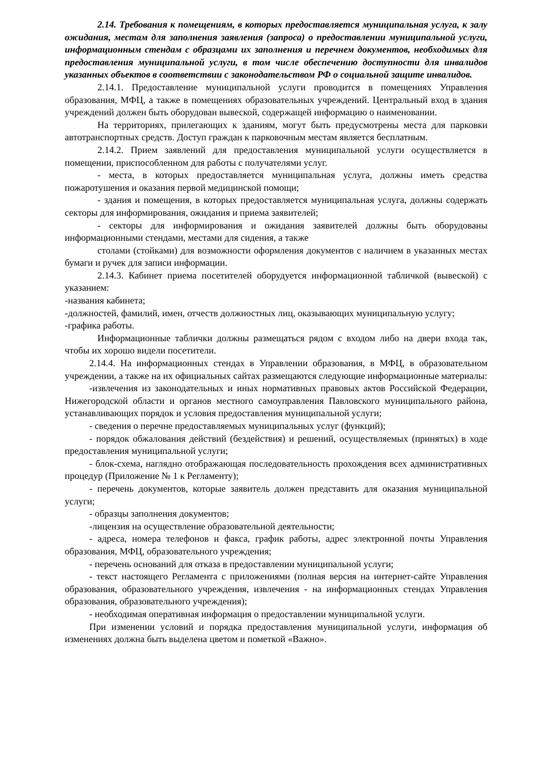2.14. Требования к помещениям, в которых предоставляется муниципальная услуга, к залу ожидания, местам для заполнения заявления (запроса) о предоставлении муниципальной услуги, информационным стендам с образцами их заполнения и перечнем документов, необходимых для предоставления муниципальной услуги, в том числе обеспечению доступности для инвалидов указанных объектов в соответствии с законодательством РФ о социальной защите инвалидов.
2.14.1. Предоставление муниципальной услуги проводится в помещениях Управления образования, МФЦ, а также в помещениях образовательных учреждений. Центральный вход в здания учреждений должен быть оборудован вывеской, содержащей информацию о наименовании.
На территориях, прилегающих к зданиям, могут быть предусмотрены места для парковки автотранспортных средств. Доступ граждан к парковочным местам является бесплатным.
2.14.2. Прием заявлений для предоставления муниципальной услуги осуществляется в помещении, приспособленном для работы с получателями услуг.
- места, в которых предоставляется муниципальная услуга, должны иметь средства пожаротушения и оказания первой медицинской помощи;
- здания и помещения, в которых предоставляется муниципальная услуга, должны содержать секторы для информирования, ожидания и приема заявителей;
- секторы для информирования и ожидания заявителей должны быть оборудованы информационными стендами, местами для сидения, а также
столами (стойками) для возможности оформления документов с наличием в указанных местах бумаги и ручек для записи информации.
2.14.3. Кабинет приема посетителей оборудуется информационной табличкой (вывеской) с указанием:
-названия кабинета;
-должностей, фамилий, имен, отчеств должностных лиц, оказывающих муниципальную услугу;
-графика работы.
Информационные таблички должны размещаться рядом с входом либо на двери входа так, чтобы их хорошо видели посетители.
2.14.4. На информационных стендах в Управлении образования, в МФЦ, в образовательном учреждении, а также на их официальных сайтах размещаются следующие информационные материалы:
-извлечения из законодательных и иных нормативных правовых актов Российской Федерации, Нижегородской области и органов местного самоуправления Павловского муниципального района, устанавливающих порядок и условия предоставления муниципальной услуги;
- сведения о перечне предоставляемых муниципальных услуг (функций);
- порядок обжалования действий (бездействия) и решений, осуществляемых (принятых) в ходе предоставления муниципальной услуги;
- блок-схема, наглядно отображающая последовательность прохождения всех административных процедур (Приложение № 1 к Регламенту);
- перечень документов, которые заявитель должен представить для оказания муниципальной услуги;
- образцы заполнения документов;
-лицензия на осуществление образовательной деятельности;
- адреса, номера телефонов и факса, график работы, адрес электронной почты Управления образования, МФЦ, образовательного учреждения;
- перечень оснований для отказа в предоставлении муниципальной услуги;
- текст настоящего Регламента с приложениями (полная версия на интернет-сайте Управления образования, образовательного учреждения, извлечения - на информационных стендах Управления образования, образовательного учреждения);
- необходимая оперативная информация о предоставлении муниципальной услуги.
При изменении условий и порядка предоставления муниципальной услуги, информация об изменениях должна быть выделена цветом и пометкой «Важно».